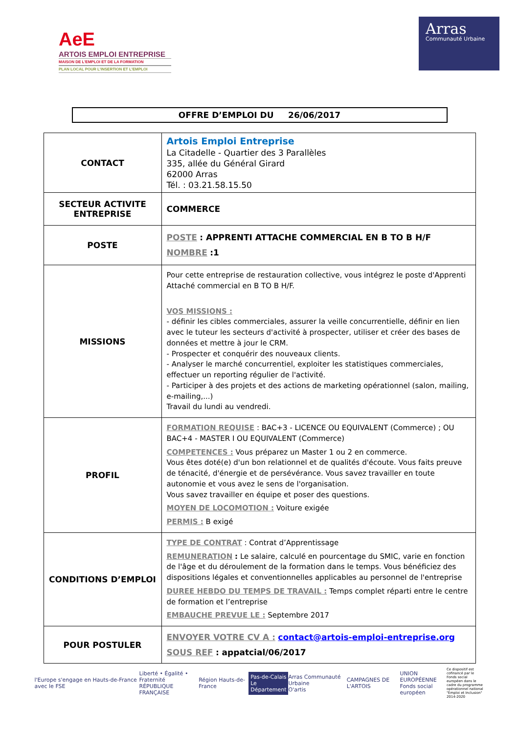AeE
ARTOIS EMPLOI ENTREPRISE
MAISON DE L'EMPLOI ET DE LA FORMATION
PLAN LOCAL POUR L'INSERTION ET L'EMPLOI
Arras
Communauté Urbaine
OFFRE D’EMPLOI DU 26/06/2017
| CONTACT | Artois Emploi Entreprise La Citadelle - Quartier des 3 Parallèles 335, allée du Général Girard 62000 Arras Tél. : 03.21.58.15.50 |
| SECTEUR ACTIVITE ENTREPRISE | COMMERCE |
| POSTE | POSTE : APPRENTI ATTACHE COMMERCIAL EN B TO B H/F NOMBRE :1 |
| MISSIONS | Pour cette entreprise de restauration collective, vous intégrez le poste d'Apprenti Attaché commercial en B TO B H/F. VOS MISSIONS : - définir les cibles commerciales, assurer la veille concurrentielle, définir en lien avec le tuteur les secteurs d'activité à prospecter, utiliser et créer des bases de données et mettre à jour le CRM. - Prospecter et conquérir des nouveaux clients. - Analyser le marché concurrentiel, exploiter les statistiques commerciales, effectuer un reporting régulier de l'activité. - Participer à des projets et des actions de marketing opérationnel (salon, mailing, e-mailing,...) Travail du lundi au vendredi. |
| PROFIL | FORMATION REQUISE : BAC+3 - LICENCE OU EQUIVALENT (Commerce) ; OU BAC+4 - MASTER I OU EQUIVALENT (Commerce) COMPETENCES : Vous préparez un Master 1 ou 2 en commerce. Vous êtes doté(e) d'un bon relationnel et de qualités d'écoute. Vous faits preuve de ténacité, d'énergie et de persévérance. Vous savez travailler en toute autonomie et vous avez le sens de l'organisation. Vous savez travailler en équipe et poser des questions. MOYEN DE LOCOMOTION : Voiture exigée PERMIS : B exigé |
| CONDITIONS D’EMPLOI | TYPE DE CONTRAT : Contrat d’Apprentissage REMUNERATION : Le salaire, calculé en pourcentage du SMIC, varie en fonction de l'âge et du déroulement de la formation dans le temps. Vous bénéficiez des dispositions légales et conventionnelles applicables au personnel de l'entreprise DUREE HEBDO DU TEMPS DE TRAVAIL : Temps complet réparti entre le centre de formation et l’entreprise EMBAUCHE PREVUE LE : Septembre 2017 |
| POUR POSTULER | ENVOYER VOTRE CV A : contact@artois-emploi-entreprise.org SOUS REF : appatcial/06/2017 |
l'Europe s'engage en Hauts-de-France avec le FSE
Liberté • Égalité • Fraternité
RÉPUBLIQUE FRANÇAISE
Région Hauts-de-France
Pas-de-Calais
Le Département
Arras Communauté Urbaine
O'artis
CAMPAGNES DE L'ARTOIS
UNION EUROPÉENNE
Fonds social européen
Ce dispositif est cofinancé par le Fonds social européen dans le cadre du programme opérationnel national "Emploi et Inclusion" 2014-2020